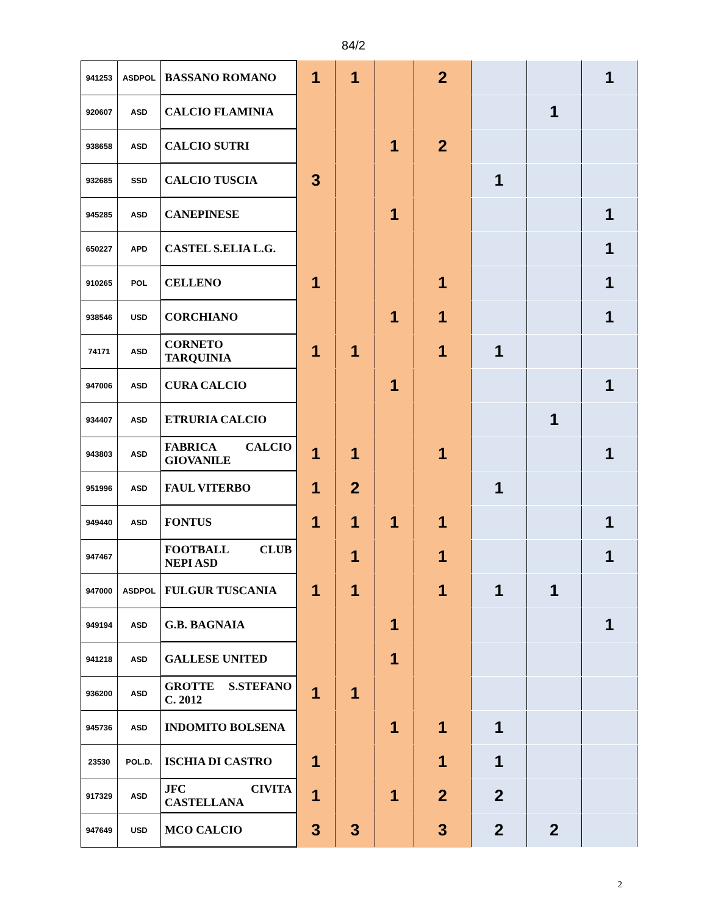84/2
| 941253 | ASDPOL | BASSANO ROMANO | 1 | 1 | | 2 | | | 1 |
| 920607 | ASD | CALCIO FLAMINIA | | | | | | 1 | |
| 938658 | ASD | CALCIO SUTRI | | | 1 | 2 | | | |
| 932685 | SSD | CALCIO TUSCIA | 3 | | | | 1 | | |
| 945285 | ASD | CANEPINESE | | | 1 | | | | 1 |
| 650227 | APD | CASTEL S.ELIA L.G. | | | | | | | 1 |
| 910265 | POL | CELLENO | 1 | | | 1 | | | 1 |
| 938546 | USD | CORCHIANO | | | 1 | 1 | | | 1 |
| 74171 | ASD | CORNETO TARQUINIA | 1 | 1 | | 1 | 1 | | |
| 947006 | ASD | CURA CALCIO | | | 1 | | | | 1 |
| 934407 | ASD | ETRURIA CALCIO | | | | | | 1 | |
| 943803 | ASD | FABRICA CALCIO GIOVANILE | 1 | 1 | | 1 | | | 1 |
| 951996 | ASD | FAUL VITERBO | 1 | 2 | | | 1 | | |
| 949440 | ASD | FONTUS | 1 | 1 | 1 | 1 | | | 1 |
| 947467 | | FOOTBALL CLUB NEPI ASD | | 1 | | 1 | | | 1 |
| 947000 | ASDPOL | FULGUR TUSCANIA | 1 | 1 | | 1 | 1 | 1 | |
| 949194 | ASD | G.B. BAGNAIA | | | 1 | | | | 1 |
| 941218 | ASD | GALLESE UNITED | | | 1 | | | | |
| 936200 | ASD | GROTTE S.STEFANO C. 2012 | 1 | 1 | | | | | |
| 945736 | ASD | INDOMITO BOLSENA | | | 1 | 1 | 1 | | |
| 23530 | POL.D. | ISCHIA DI CASTRO | 1 | | | 1 | 1 | | |
| 917329 | ASD | JFC CIVITA CASTELLANA | 1 | | 1 | 2 | 2 | | |
| 947649 | USD | MCO CALCIO | 3 | 3 | | 3 | 2 | 2 | |
2